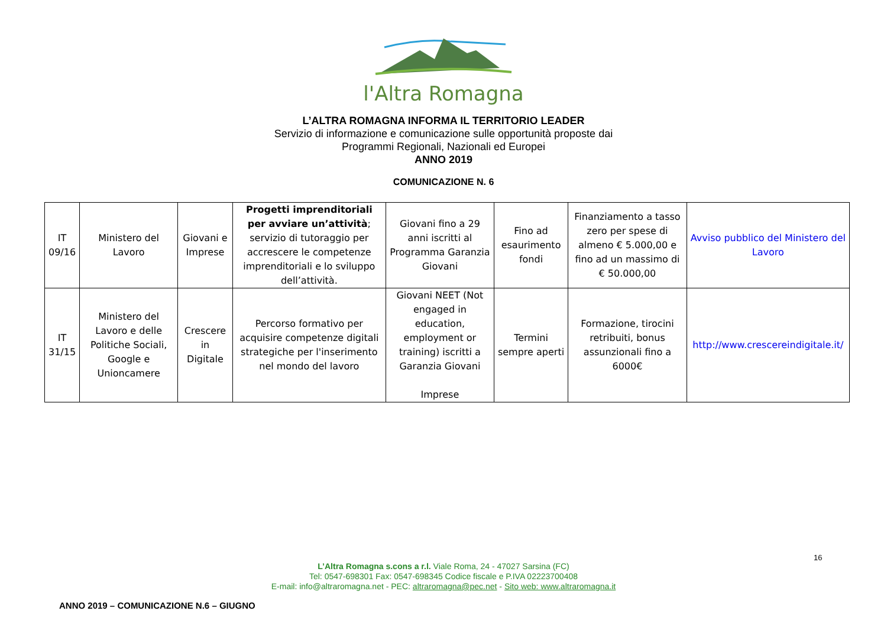l'Altra Romagna
L’ALTRA ROMAGNA INFORMA IL TERRITORIO LEADER
Servizio di informazione e comunicazione sulle opportunità proposte dai
Programmi Regionali, Nazionali ed Europei
ANNO 2019
COMUNICAZIONE N. 6
| IT 09/16 | Ministero del Lavoro | Giovani e Imprese | Progetti imprenditoriali per avviare un’attività ; servizio di tutoraggio per accrescere le competenze imprenditoriali e lo sviluppo dell’attività. | Giovani fino a 29 anni iscritti al Programma Garanzia Giovani | Fino ad esaurimento fondi | Finanziamento a tasso zero per spese di almeno € 5.000,00 e fino ad un massimo di € 50.000,00 | Avviso pubblico del Ministero del Lavoro |
| IT 31/15 | Ministero del Lavoro e delle Politiche Sociali, Google e Unioncamere | Crescere in Digitale | Percorso formativo per acquisire competenze digitali strategiche per l'inserimento nel mondo del lavoro | Giovani NEET (Not engaged in education, employment or training) iscritti a Garanzia Giovani Imprese | Termini sempre aperti | Formazione, tirocini retribuiti, bonus assunzionali fino a 6000€ | http://www.crescereindigitale.it/ |
16
L’Altra Romagna s.cons a r.l. Viale Roma, 24 - 47027 Sarsina (FC)
Tel: 0547-698301 Fax: 0547-698345 Codice fiscale e P.IVA 02223700408
E-mail: info@altraromagna.net - PEC: altraromagna@pec.net - Sito web: www.altraromagna.it
ANNO 2019 – COMUNICAZIONE N.6 – GIUGNO